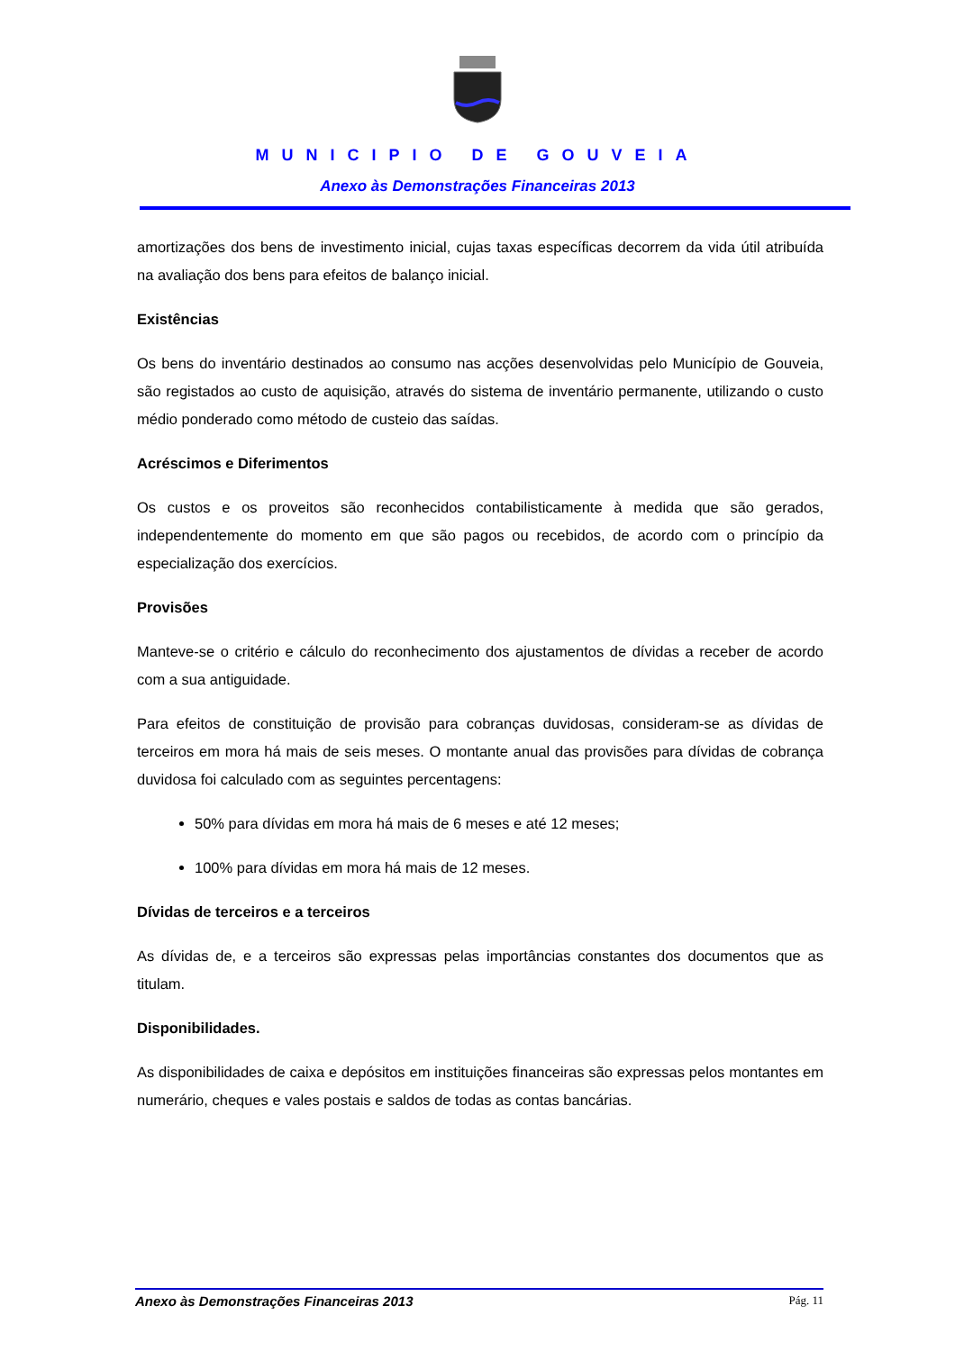MUNICIPIO DE GOUVEIA
Anexo às Demonstrações Financeiras 2013
amortizações dos bens de investimento inicial, cujas taxas específicas decorrem da vida útil atribuída na avaliação dos bens para efeitos de balanço inicial.
Existências
Os bens do inventário destinados ao consumo nas acções desenvolvidas pelo Município de Gouveia, são registados ao custo de aquisição, através do sistema de inventário permanente, utilizando o custo médio ponderado como método de custeio das saídas.
Acréscimos e Diferimentos
Os custos e os proveitos são reconhecidos contabilisticamente à medida que são gerados, independentemente do momento em que são pagos ou recebidos, de acordo com o princípio da especialização dos exercícios.
Provisões
Manteve-se o critério e cálculo do reconhecimento dos ajustamentos de dívidas a receber de acordo com a sua antiguidade.
Para efeitos de constituição de provisão para cobranças duvidosas, consideram-se as dívidas de terceiros em mora há mais de seis meses. O montante anual das provisões para dívidas de cobrança duvidosa foi calculado com as seguintes percentagens:
50% para dívidas em mora há mais de 6 meses e até 12 meses;
100% para dívidas em mora há mais de 12 meses.
Dívidas de terceiros e a terceiros
As dívidas de, e a terceiros são expressas pelas importâncias constantes dos documentos que as titulam.
Disponibilidades.
As disponibilidades de caixa e depósitos em instituições financeiras são expressas pelos montantes em numerário, cheques e vales postais e saldos de todas as contas bancárias.
Anexo às Demonstrações Financeiras 2013 Pág. 11